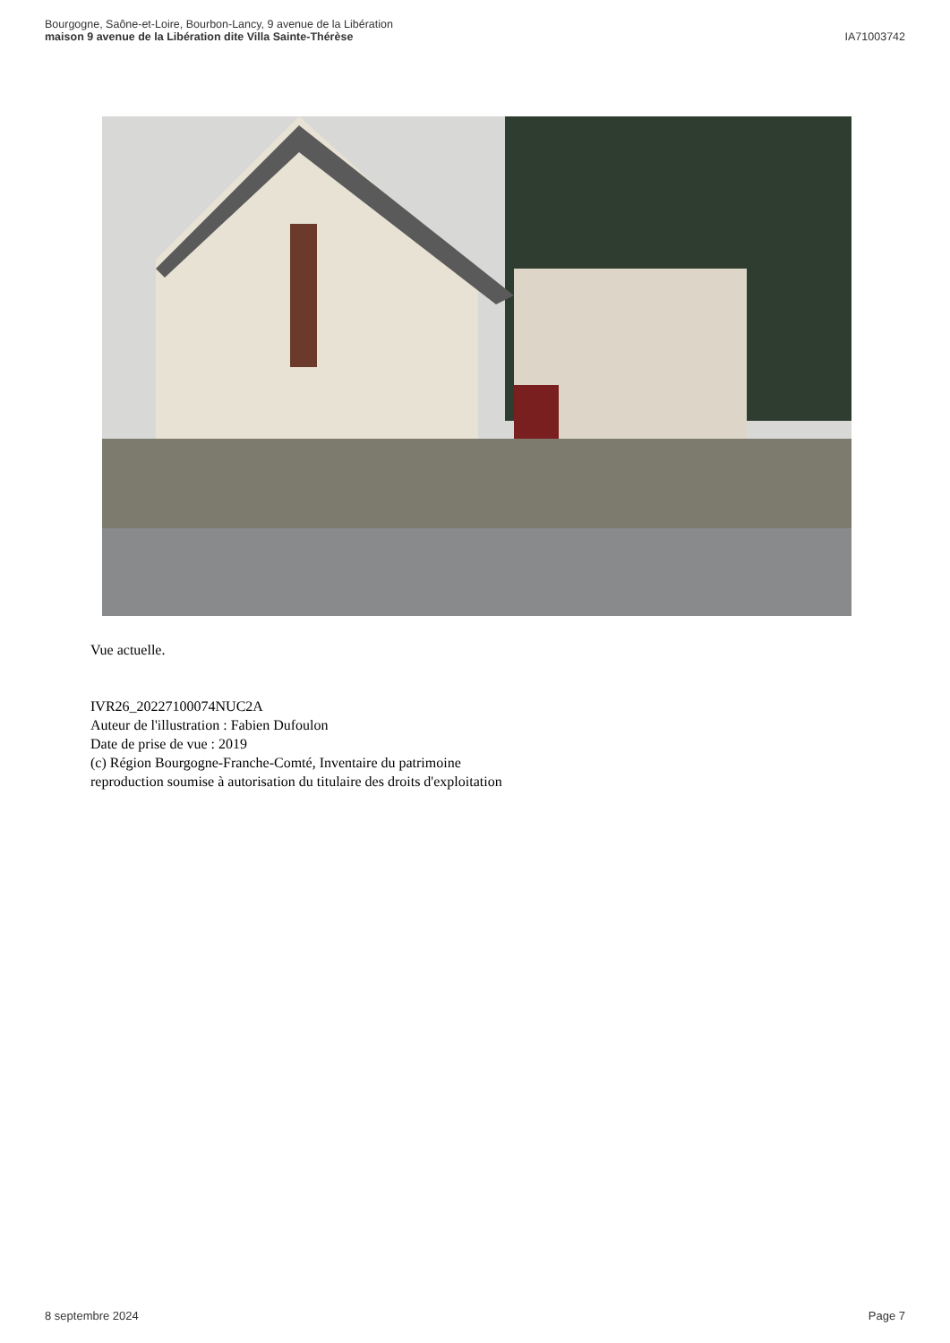Bourgogne, Saône-et-Loire, Bourbon-Lancy, 9 avenue de la Libération
maison 9 avenue de la Libération dite Villa Sainte-Thérèse
IA71003742
Vue actuelle.
IVR26_20227100074NUC2A
Auteur de l'illustration : Fabien Dufoulon
Date de prise de vue : 2019
(c) Région Bourgogne-Franche-Comté, Inventaire du patrimoine
reproduction soumise à autorisation du titulaire des droits d'exploitation
8 septembre 2024 Page 7